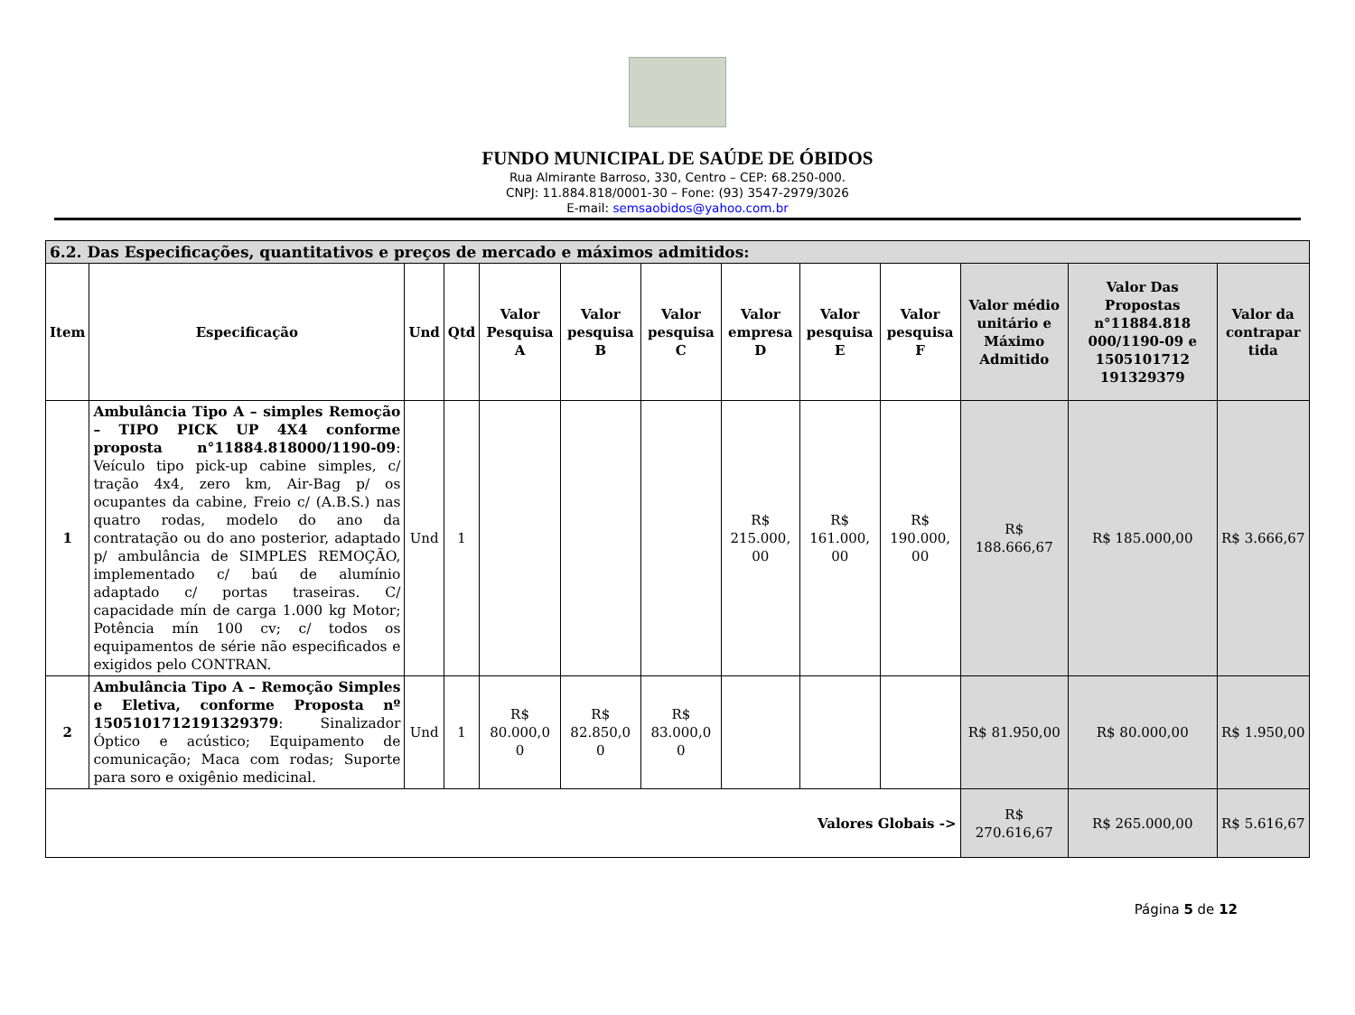FUNDO MUNICIPAL DE SAÚDE DE ÓBIDOS
Rua Almirante Barroso, 330, Centro – CEP: 68.250-000.
CNPJ: 11.884.818/0001-30 – Fone: (93) 3547-2979/3026
E-mail: semsaobidos@yahoo.com.br
| 6.2. Das Especificações, quantitativos e preços de mercado e máximos admitidos: | | | | | | | | | | | | |
| --- | --- | --- | --- | --- | --- | --- | --- | --- | --- | --- | --- | --- |
| Item | Especificação | Und | Qtd | Valor Pesquisa A | Valor pesquisa B | Valor pesquisa C | Valor empresa D | Valor pesquisa E | Valor pesquisa F | Valor médio unitário e Máximo Admitido | Valor Das Propostas n°11884.818 000/1190-09 e 1505101712 191329379 | Valor da contrapar tida |
| 1 | Ambulância Tipo A – simples Remoção – TIPO PICK UP 4X4 conforme proposta n°11884.818000/1190-09 : Veículo tipo pick-up cabine simples, c/ tração 4x4, zero km, Air-Bag p/ os ocupantes da cabine, Freio c/ (A.B.S.) nas quatro rodas, modelo do ano da contratação ou do ano posterior, adaptado p/ ambulância de SIMPLES REMOÇÃO, implementado c/ baú de alumínio adaptado c/ portas traseiras. C/ capacidade mín de carga 1.000 kg Motor; Potência mín 100 cv; c/ todos os equipamentos de série não especificados e exigidos pelo CONTRAN. | Und | 1 | | | | R$ 215.000, 00 | R$ 161.000, 00 | R$ 190.000, 00 | R$ 188.666,67 | R$ 185.000,00 | R$ 3.666,67 |
| 2 | Ambulância Tipo A – Remoção Simples e Eletiva, conforme Proposta nº 1505101712191329379 : Sinalizador Óptico e acústico; Equipamento de comunicação; Maca com rodas; Suporte para soro e oxigênio medicinal. | Und | 1 | R$ 80.000,0 0 | R$ 82.850,0 0 | R$ 83.000,0 0 | | | | R$ 81.950,00 | R$ 80.000,00 | R$ 1.950,00 |
| Valores Globais -> | | | | | | | | | | R$ 270.616,67 | R$ 265.000,00 | R$ 5.616,67 |
Página 5 de 12